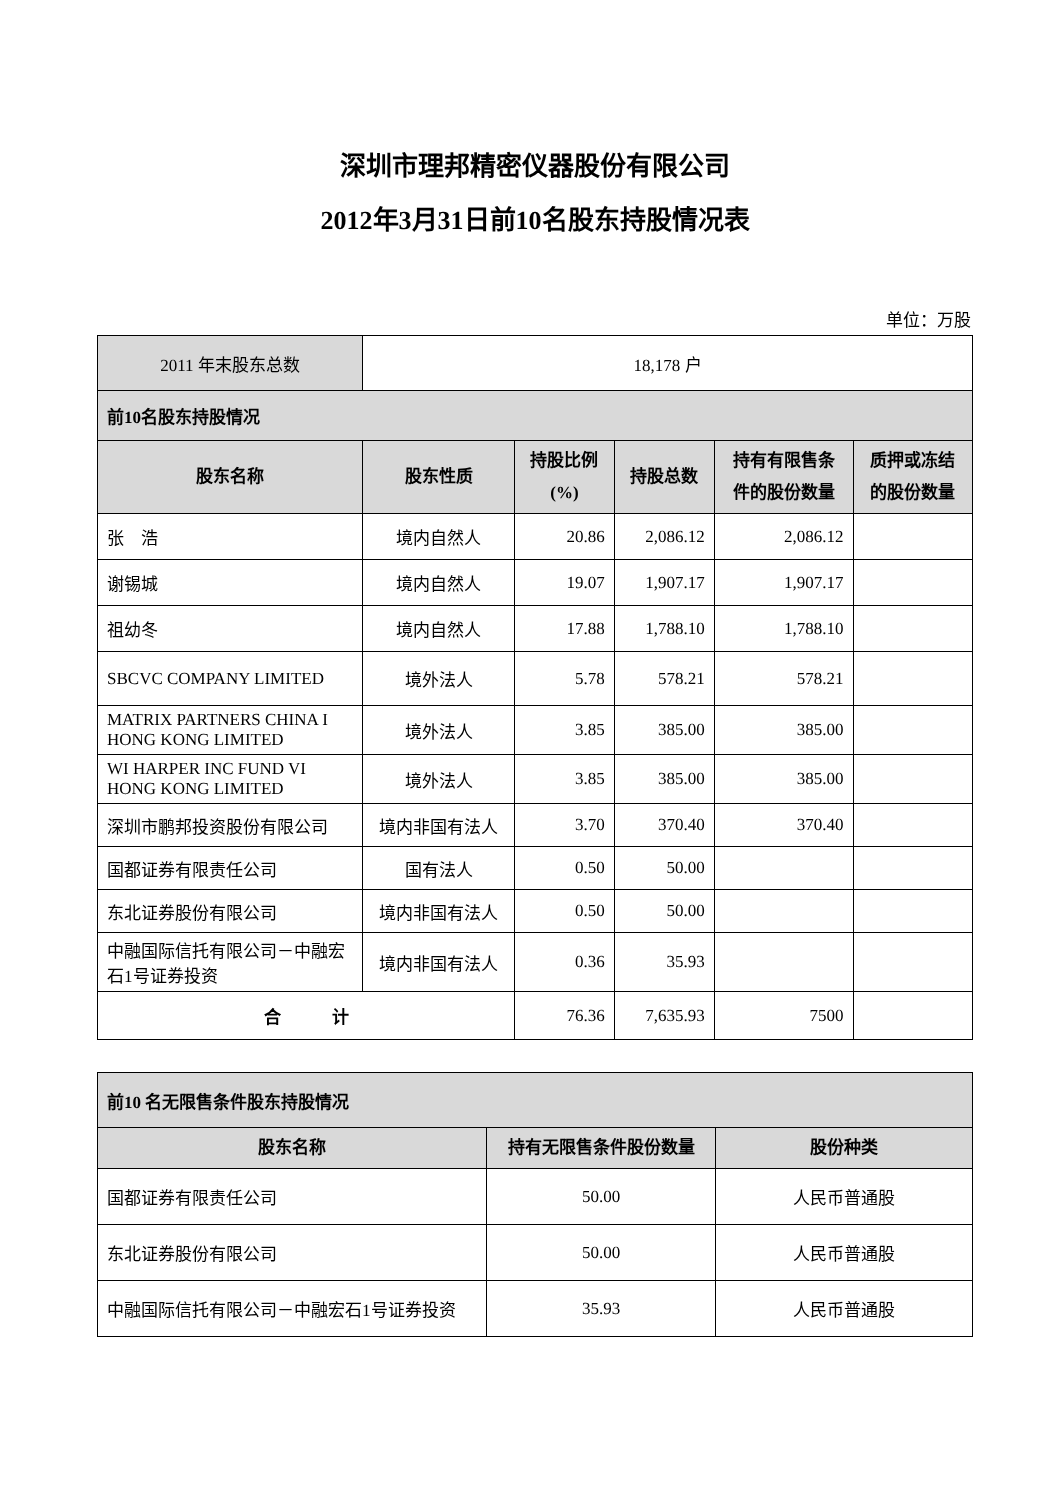深圳市理邦精密仪器股份有限公司
2012年3月31日前10名股东持股情况表
单位：万股
| 2011 年末股东总数 | 18,178 户 | | | | |
| 前10名股东持股情况 | | | | | |
| 股东名称 | 股东性质 | 持股比例 (%) | 持股总数 | 持有有限售条 件的股份数量 | 质押或冻结 的股份数量 |
| 张 浩 | 境内自然人 | 20.86 | 2,086.12 | 2,086.12 | |
| 谢锡城 | 境内自然人 | 19.07 | 1,907.17 | 1,907.17 | |
| 祖幼冬 | 境内自然人 | 17.88 | 1,788.10 | 1,788.10 | |
| SBCVC COMPANY LIMITED | 境外法人 | 5.78 | 578.21 | 578.21 | |
| MATRIX PARTNERS CHINA I HONG KONG LIMITED | 境外法人 | 3.85 | 385.00 | 385.00 | |
| WI HARPER INC FUND VI HONG KONG LIMITED | 境外法人 | 3.85 | 385.00 | 385.00 | |
| 深圳市鹏邦投资股份有限公司 | 境内非国有法人 | 3.70 | 370.40 | 370.40 | |
| 国都证券有限责任公司 | 国有法人 | 0.50 | 50.00 | | |
| 东北证券股份有限公司 | 境内非国有法人 | 0.50 | 50.00 | | |
| 中融国际信托有限公司－中融宏石1号证券投资 | 境内非国有法人 | 0.36 | 35.93 | | |
| 合 计 | | 76.36 | 7,635.93 | 7500 | |
| 前10 名无限售条件股东持股情况 | | |
| 股东名称 | 持有无限售条件股份数量 | 股份种类 |
| 国都证券有限责任公司 | 50.00 | 人民币普通股 |
| 东北证券股份有限公司 | 50.00 | 人民币普通股 |
| 中融国际信托有限公司－中融宏石1号证券投资 | 35.93 | 人民币普通股 |